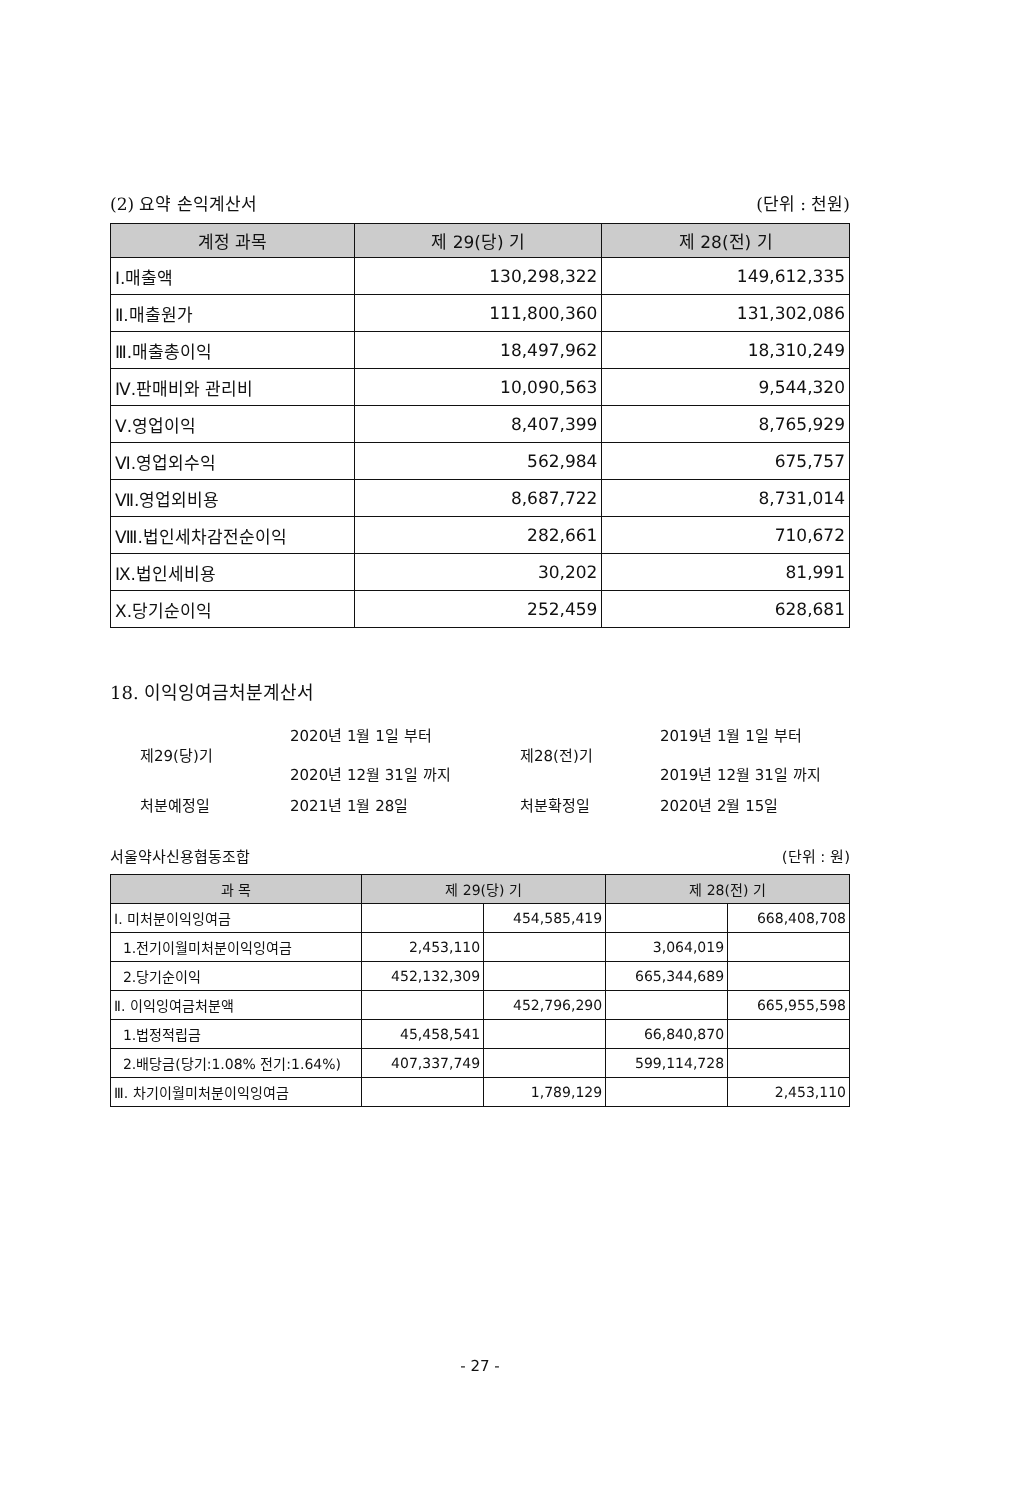(2) 요약 손익계산서 (단위 : 천원)
| 계정 과목 | 제 29(당) 기 | 제 28(전) 기 |
| --- | --- | --- |
| Ⅰ.매출액 | 130,298,322 | 149,612,335 |
| Ⅱ.매출원가 | 111,800,360 | 131,302,086 |
| Ⅲ.매출총이익 | 18,497,962 | 18,310,249 |
| Ⅳ.판매비와 관리비 | 10,090,563 | 9,544,320 |
| Ⅴ.영업이익 | 8,407,399 | 8,765,929 |
| Ⅵ.영업외수익 | 562,984 | 675,757 |
| Ⅶ.영업외비용 | 8,687,722 | 8,731,014 |
| Ⅷ.법인세차감전순이익 | 282,661 | 710,672 |
| Ⅸ.법인세비용 | 30,202 | 81,991 |
| Ⅹ.당기순이익 | 252,459 | 628,681 |
18. 이익잉여금처분계산서
제29(당)기
2020년 1월 1일 부터
2020년 12월 31일 까지
제28(전)기
2019년 1월 1일 부터
2019년 12월 31일 까지
처분예정일
2021년 1월 28일
처분확정일
2020년 2월 15일
서울약사신용협동조합 (단위 : 원)
| 과 목 | 제 29(당) 기 | | 제 28(전) 기 | |
| --- | --- | --- | --- | --- |
| Ⅰ. 미처분이익잉여금 | | 454,585,419 | | 668,408,708 |
| 1.전기이월미처분이익잉여금 | 2,453,110 | | 3,064,019 | |
| 2.당기순이익 | 452,132,309 | | 665,344,689 | |
| Ⅱ. 이익잉여금처분액 | | 452,796,290 | | 665,955,598 |
| 1.법정적립금 | 45,458,541 | | 66,840,870 | |
| 2.배당금(당기:1.08% 전기:1.64%) | 407,337,749 | | 599,114,728 | |
| Ⅲ. 차기이월미처분이익잉여금 | | 1,789,129 | | 2,453,110 |
- 27 -